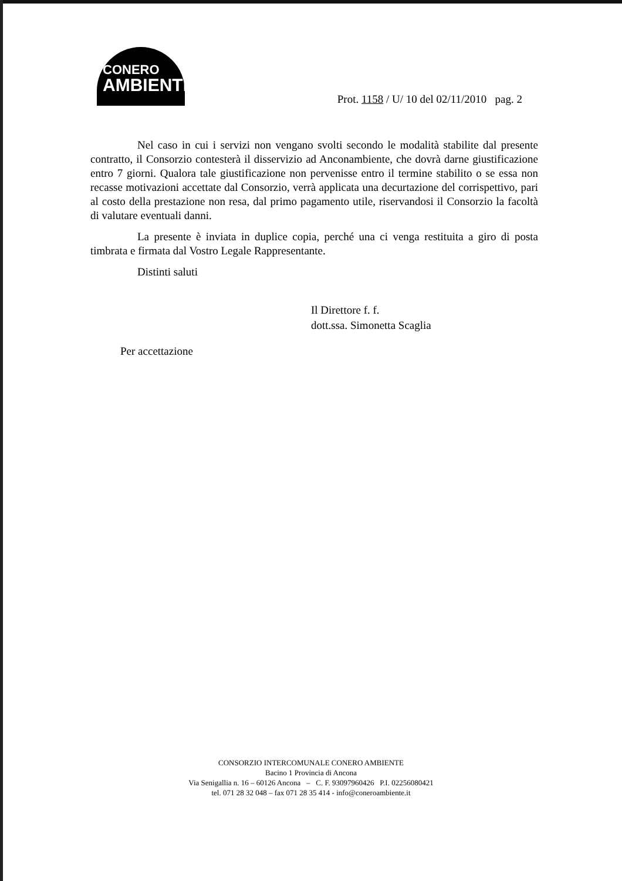CONERO
AMBIENTE
Prot. 1158 / U/ 10 del 02/11/2010 pag. 2
Nel caso in cui i servizi non vengano svolti secondo le modalità stabilite dal presente contratto, il Consorzio contesterà il disservizio ad Anconambiente, che dovrà darne giustificazione entro 7 giorni. Qualora tale giustificazione non pervenisse entro il termine stabilito o se essa non recasse motivazioni accettate dal Consorzio, verrà applicata una decurtazione del corrispettivo, pari al costo della prestazione non resa, dal primo pagamento utile, riservandosi il Consorzio la facoltà di valutare eventuali danni.
La presente è inviata in duplice copia, perché una ci venga restituita a giro di posta timbrata e firmata dal Vostro Legale Rappresentante.
Distinti saluti
Il Direttore f. f.
dott.ssa. Simonetta Scaglia
Per accettazione
CONSORZIO INTERCOMUNALE CONERO AMBIENTE
Bacino 1 Provincia di Ancona
Via Senigallia n. 16 – 60126 Ancona – C. F. 93097960426 P.I. 02256080421
tel. 071 28 32 048 – fax 071 28 35 414 - info@coneroambiente.it